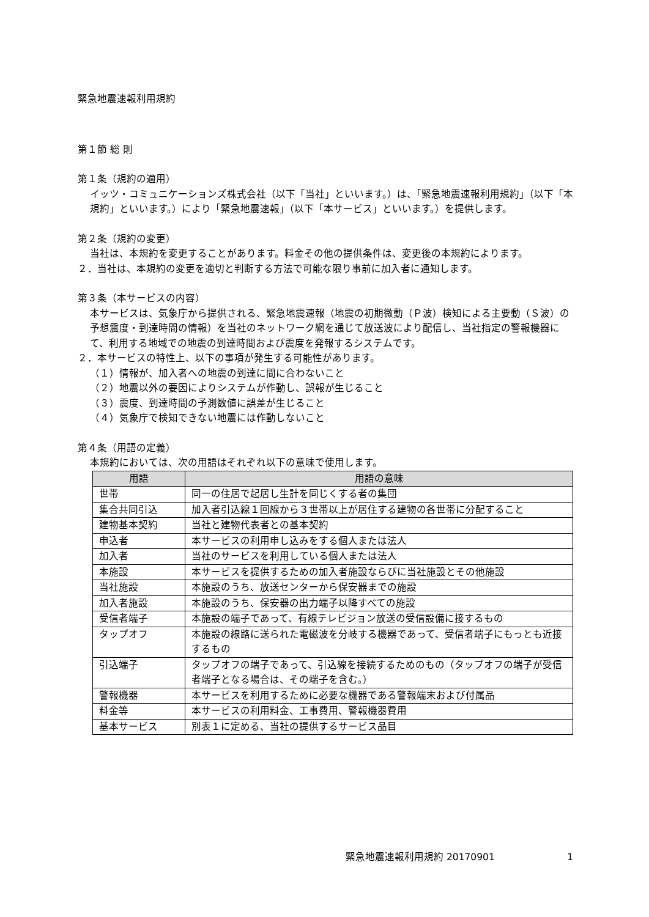緊急地震速報利用規約
第１節 総 則
第１条（規約の適用）
イッツ・コミュニケーションズ株式会社（以下「当社」といいます。）は、「緊急地震速報利用規約」（以下「本規約」といいます。）により「緊急地震速報」（以下「本サービス」といいます。）を提供します。
第２条（規約の変更）
当社は、本規約を変更することがあります。料金その他の提供条件は、変更後の本規約によります。
２．当社は、本規約の変更を適切と判断する方法で可能な限り事前に加入者に通知します。
第３条（本サービスの内容）
本サービスは、気象庁から提供される、緊急地震速報（地震の初期微動（Ｐ波）検知による主要動（Ｓ波）の予想震度・到達時間の情報）を当社のネットワーク網を通じて放送波により配信し、当社指定の警報機器にて、利用する地域での地震の到達時間および震度を発報するシステムです。
２．本サービスの特性上、以下の事項が発生する可能性があります。
（１）情報が、加入者への地震の到達に間に合わないこと
（２）地震以外の要因によりシステムが作動し、誤報が生じること
（３）震度、到達時間の予測数値に誤差が生じること
（４）気象庁で検知できない地震には作動しないこと
第４条（用語の定義）
本規約においては、次の用語はそれぞれ以下の意味で使用します。
| 用語 | 用語の意味 |
| --- | --- |
| 世帯 | 同一の住居で起居し生計を同じくする者の集団 |
| 集合共同引込 | 加入者引込線１回線から３世帯以上が居住する建物の各世帯に分配すること |
| 建物基本契約 | 当社と建物代表者との基本契約 |
| 申込者 | 本サービスの利用申し込みをする個人または法人 |
| 加入者 | 当社のサービスを利用している個人または法人 |
| 本施設 | 本サービスを提供するための加入者施設ならびに当社施設とその他施設 |
| 当社施設 | 本施設のうち、放送センターから保安器までの施設 |
| 加入者施設 | 本施設のうち、保安器の出力端子以降すべての施設 |
| 受信者端子 | 本施設の端子であって、有線テレビジョン放送の受信設備に接するもの |
| タップオフ | 本施設の線路に送られた電磁波を分岐する機器であって、受信者端子にもっとも近接するもの |
| 引込端子 | タップオフの端子であって、引込線を接続するためのもの（タップオフの端子が受信者端子となる場合は、その端子を含む。） |
| 警報機器 | 本サービスを利用するために必要な機器である警報端末および付属品 |
| 料金等 | 本サービスの利用料金、工事費用、警報機器費用 |
| 基本サービス | 別表１に定める、当社の提供するサービス品目 |
緊急地震速報利用規約 20170901 1